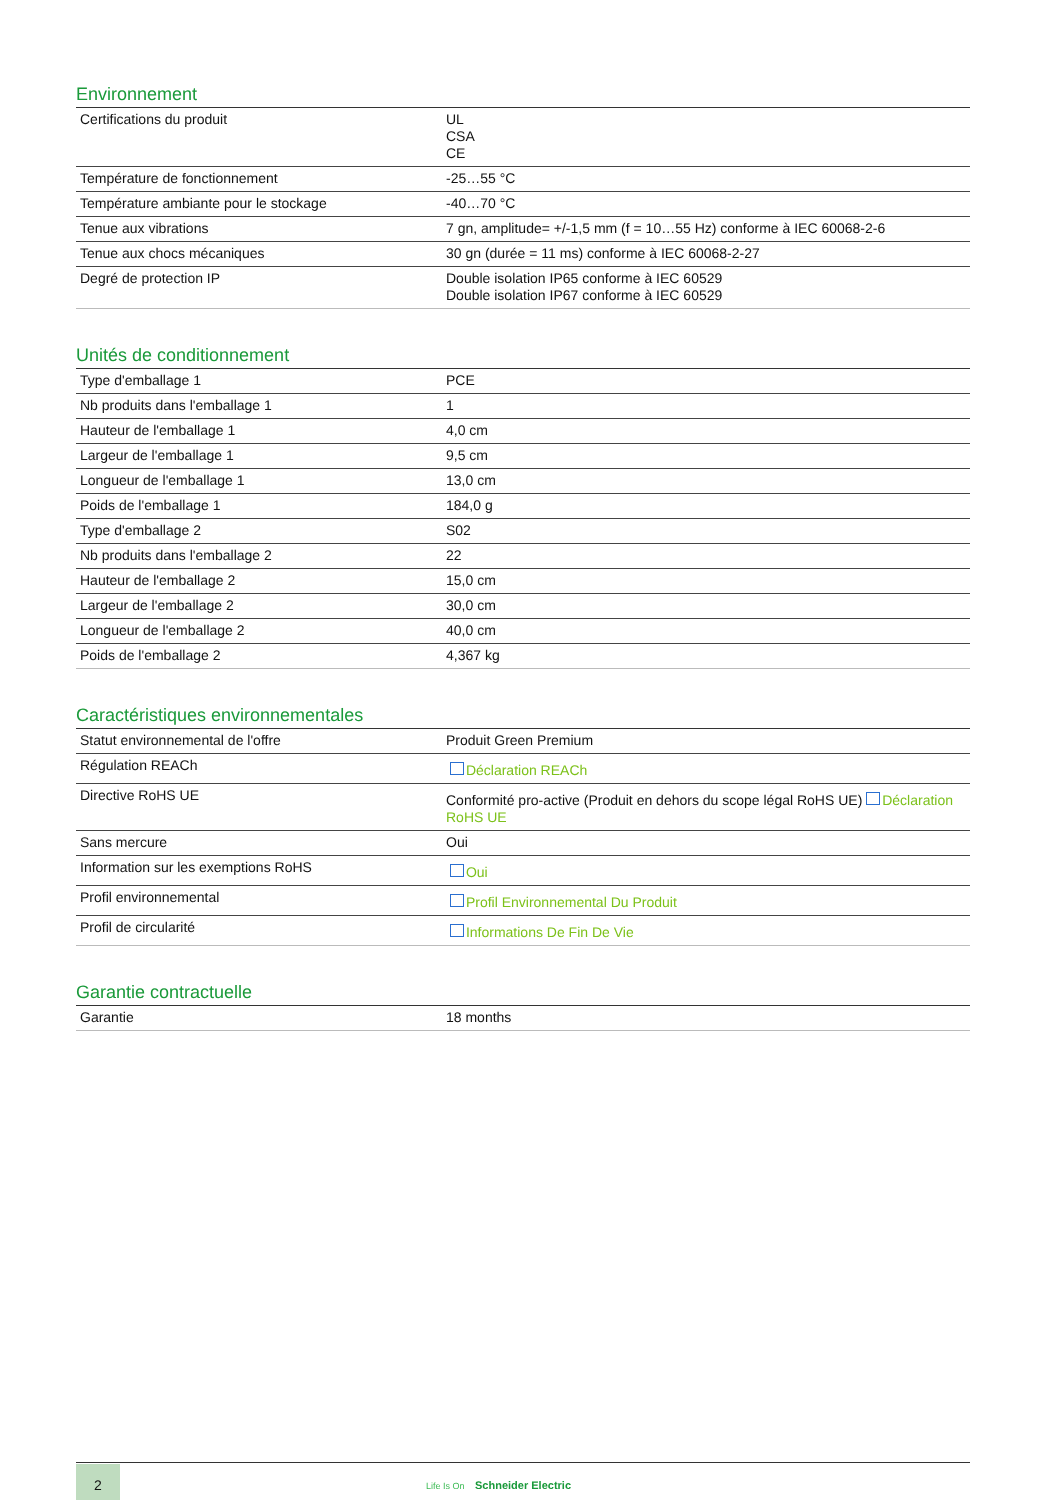Environnement
| Certifications du produit | UL CSA CE |
| Température de fonctionnement | -25…55 °C |
| Température ambiante pour le stockage | -40…70 °C |
| Tenue aux vibrations | 7 gn, amplitude= +/-1,5 mm (f = 10…55 Hz) conforme à IEC 60068-2-6 |
| Tenue aux chocs mécaniques | 30 gn (durée = 11 ms) conforme à IEC 60068-2-27 |
| Degré de protection IP | Double isolation IP65 conforme à IEC 60529 Double isolation IP67 conforme à IEC 60529 |
Unités de conditionnement
| Type d'emballage 1 | PCE |
| Nb produits dans l'emballage 1 | 1 |
| Hauteur de l'emballage 1 | 4,0 cm |
| Largeur de l'emballage 1 | 9,5 cm |
| Longueur de l'emballage 1 | 13,0 cm |
| Poids de l'emballage 1 | 184,0 g |
| Type d'emballage 2 | S02 |
| Nb produits dans l'emballage 2 | 22 |
| Hauteur de l'emballage 2 | 15,0 cm |
| Largeur de l'emballage 2 | 30,0 cm |
| Longueur de l'emballage 2 | 40,0 cm |
| Poids de l'emballage 2 | 4,367 kg |
Caractéristiques environnementales
| Statut environnemental de l'offre | Produit Green Premium |
| Régulation REACh | Déclaration REACh |
| Directive RoHS UE | Conformité pro-active (Produit en dehors du scope légal RoHS UE) Déclaration RoHS UE |
| Sans mercure | Oui |
| Information sur les exemptions RoHS | Oui |
| Profil environnemental | Profil Environnemental Du Produit |
| Profil de circularité | Informations De Fin De Vie |
Garantie contractuelle
| Garantie | 18 months |
2
Life Is On Schneider Electric